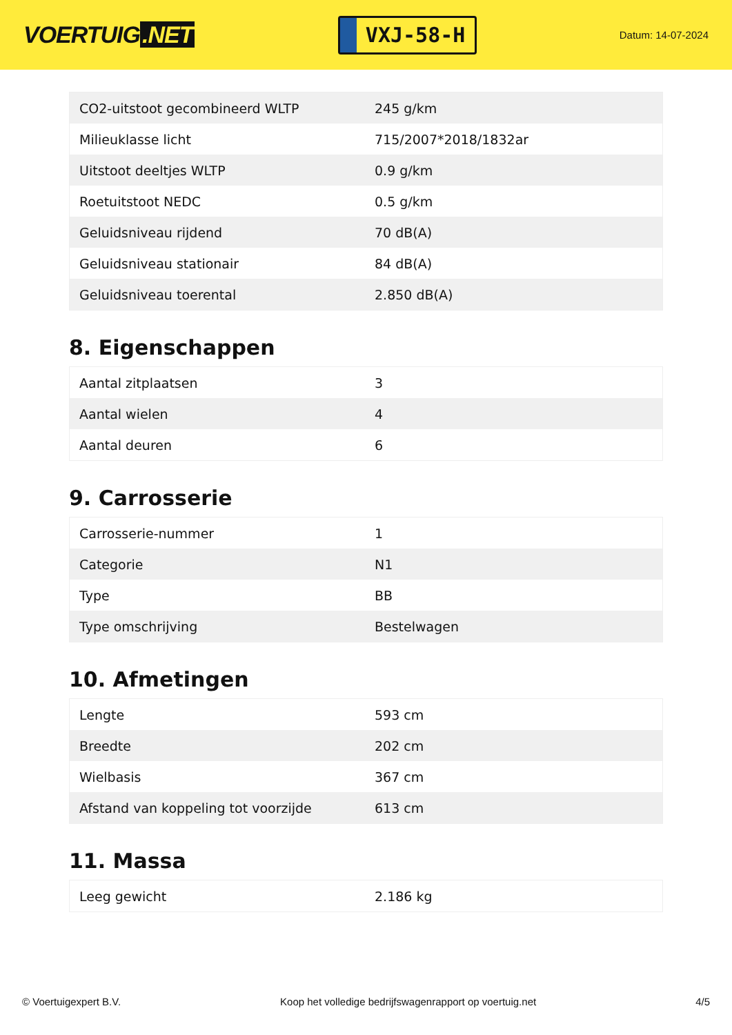VOERTUIG.NET
VXJ-58-H
Datum: 14-07-2024
| CO2-uitstoot gecombineerd WLTP | 245 g/km |
| Milieuklasse licht | 715/2007*2018/1832ar |
| Uitstoot deeltjes WLTP | 0.9 g/km |
| Roetuitstoot NEDC | 0.5 g/km |
| Geluidsniveau rijdend | 70 dB(A) |
| Geluidsniveau stationair | 84 dB(A) |
| Geluidsniveau toerental | 2.850 dB(A) |
8. Eigenschappen
| Aantal zitplaatsen | 3 |
| Aantal wielen | 4 |
| Aantal deuren | 6 |
9. Carrosserie
| Carrosserie-nummer | 1 |
| Categorie | N1 |
| Type | BB |
| Type omschrijving | Bestelwagen |
10. Afmetingen
| Lengte | 593 cm |
| Breedte | 202 cm |
| Wielbasis | 367 cm |
| Afstand van koppeling tot voorzijde | 613 cm |
11. Massa
| Leeg gewicht | 2.186 kg |
© Voertuigexpert B.V. Koop het volledige bedrijfswagenrapport op voertuig.net 4/5